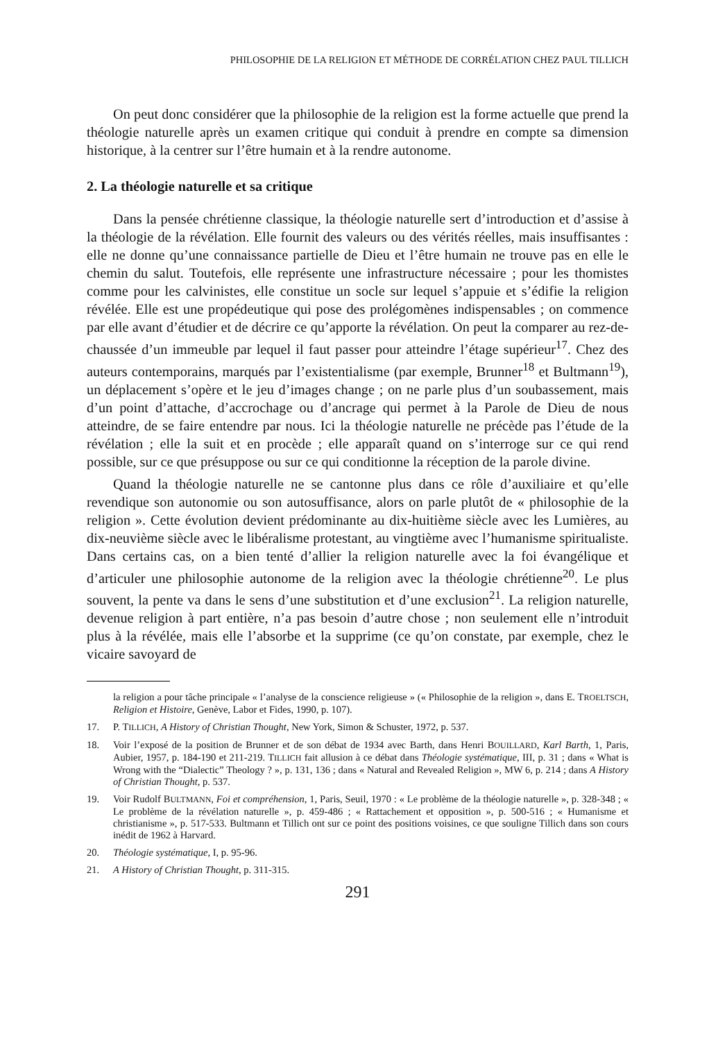PHILOSOPHIE DE LA RELIGION ET MÉTHODE DE CORRÉLATION CHEZ PAUL TILLICH
On peut donc considérer que la philosophie de la religion est la forme actuelle que prend la théologie naturelle après un examen critique qui conduit à prendre en compte sa dimension historique, à la centrer sur l’être humain et à la rendre autonome.
2. La théologie naturelle et sa critique
Dans la pensée chrétienne classique, la théologie naturelle sert d’introduction et d’assise à la théologie de la révélation. Elle fournit des valeurs ou des vérités réelles, mais insuffisantes : elle ne donne qu’une connaissance partielle de Dieu et l’être humain ne trouve pas en elle le chemin du salut. Toutefois, elle représente une infrastructure nécessaire ; pour les thomistes comme pour les calvinistes, elle constitue un socle sur lequel s’appuie et s’édifie la religion révélée. Elle est une propédeutique qui pose des prolégomènes indispensables ; on commence par elle avant d’étudier et de décrire ce qu’apporte la révélation. On peut la comparer au rez-de-chaussée d’un immeuble par lequel il faut passer pour atteindre l’étage supérieur<sup>17</sup>. Chez des auteurs contemporains, marqués par l’existentialisme (par exemple, Brunner<sup>18</sup> et Bultmann<sup>19</sup>), un déplacement s’opère et le jeu d’images change ; on ne parle plus d’un soubassement, mais d’un point d’attache, d’accrochage ou d’ancrage qui permet à la Parole de Dieu de nous atteindre, de se faire entendre par nous. Ici la théologie naturelle ne précède pas l’étude de la révélation ; elle la suit et en procède ; elle apparaît quand on s’interroge sur ce qui rend possible, sur ce que présuppose ou sur ce qui conditionne la réception de la parole divine.
Quand la théologie naturelle ne se cantonne plus dans ce rôle d’auxiliaire et qu’elle revendique son autonomie ou son autosuffisance, alors on parle plutôt de « philosophie de la religion ». Cette évolution devient prédominante au dix-huitième siècle avec les Lumières, au dix-neuvième siècle avec le libéralisme protestant, au vingtième avec l’humanisme spiritualiste. Dans certains cas, on a bien tenté d’allier la religion naturelle avec la foi évangélique et d’articuler une philosophie autonome de la religion avec la théologie chrétienne<sup>20</sup>. Le plus souvent, la pente va dans le sens d’une substitution et d’une exclusion<sup>21</sup>. La religion naturelle, devenue religion à part entière, n’a pas besoin d’autre chose ; non seulement elle n’introduit plus à la révélée, mais elle l’absorbe et la supprime (ce qu’on constate, par exemple, chez le vicaire savoyard de
la religion a pour tâche principale « l’analyse de la conscience religieuse » (« Philosophie de la religion », dans E. TROELTSCH, Religion et Histoire, Genève, Labor et Fides, 1990, p. 107).
17. P. TILLICH, A History of Christian Thought, New York, Simon & Schuster, 1972, p. 537.
18. Voir l’exposé de la position de Brunner et de son débat de 1934 avec Barth, dans Henri BOUILLARD, Karl Barth, 1, Paris, Aubier, 1957, p. 184-190 et 211-219. TILLICH fait allusion à ce débat dans Théologie systématique, III, p. 31 ; dans « What is Wrong with the “Dialectic” Theology ? », p. 131, 136 ; dans « Natural and Revealed Religion », MW 6, p. 214 ; dans A History of Christian Thought, p. 537.
19. Voir Rudolf BULTMANN, Foi et compréhension, 1, Paris, Seuil, 1970 : « Le problème de la théologie naturelle », p. 328-348 ; « Le problème de la révélation naturelle », p. 459-486 ; « Rattachement et opposition », p. 500-516 ; « Humanisme et christianisme », p. 517-533. Bultmann et Tillich ont sur ce point des positions voisines, ce que souligne Tillich dans son cours inédit de 1962 à Harvard.
20. Théologie systématique, I, p. 95-96.
21. A History of Christian Thought, p. 311-315.
291